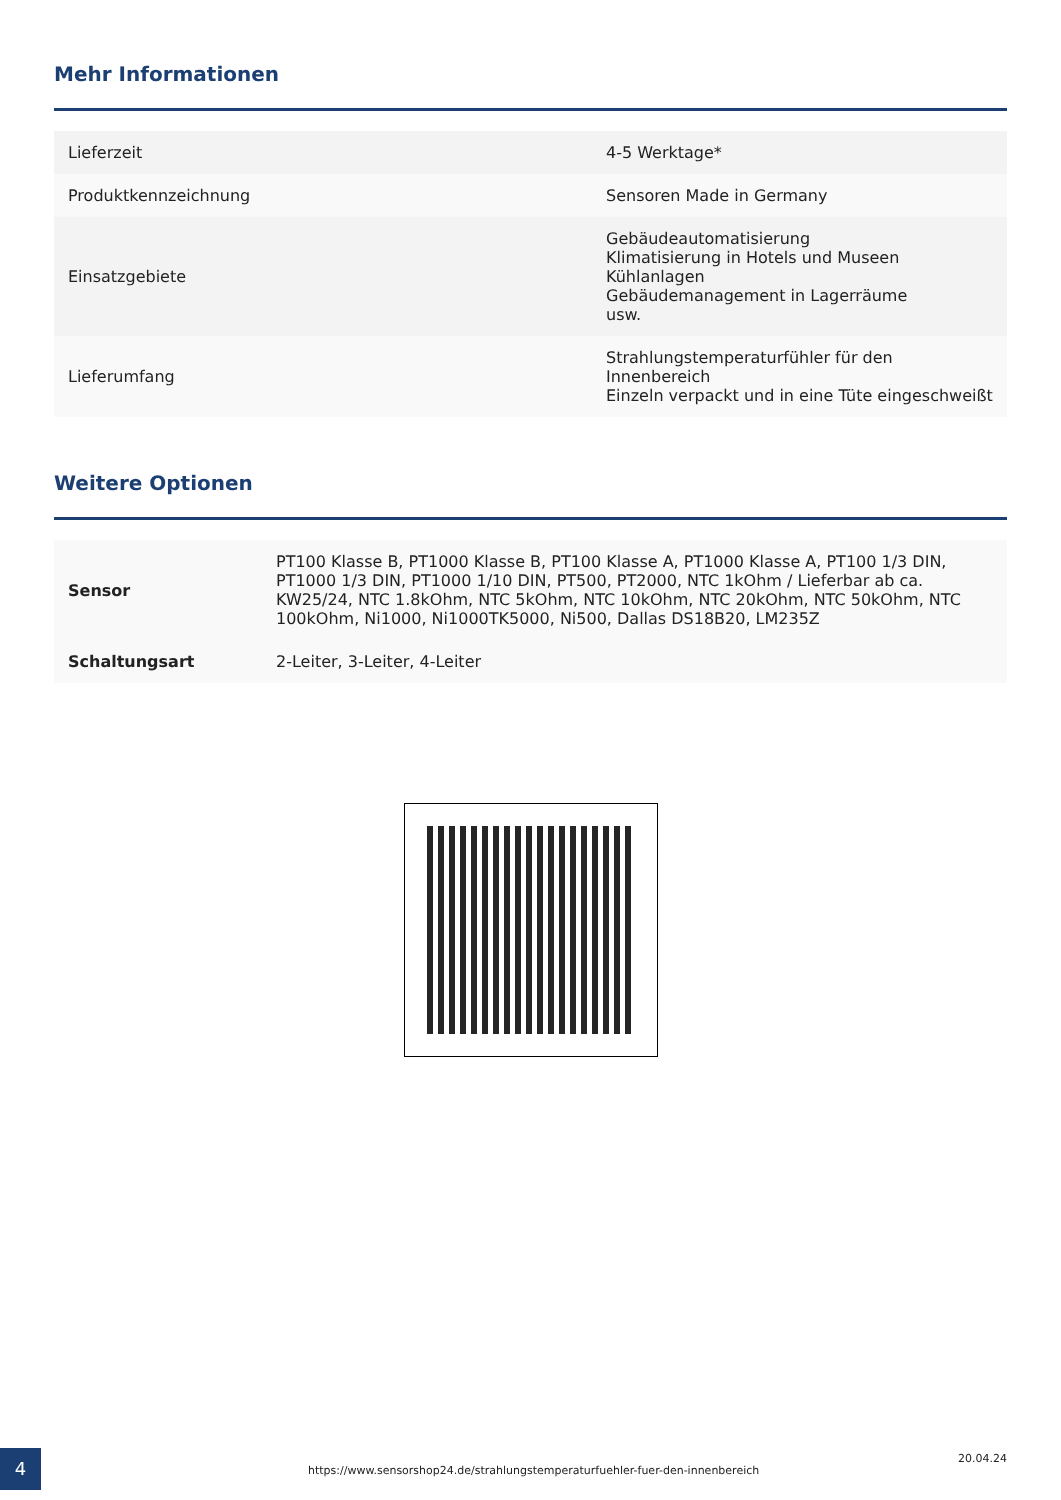Mehr Informationen
| Lieferzeit | 4-5 Werktage* |
| Produktkennzeichnung | Sensoren Made in Germany |
| Einsatzgebiete | Gebäudeautomatisierung Klimatisierung in Hotels und Museen Kühlanlagen Gebäudemanagement in Lagerräume usw. |
| Lieferumfang | Strahlungstemperaturfühler für den Innenbereich Einzeln verpackt und in eine Tüte eingeschweißt |
Weitere Optionen
| Sensor | PT100 Klasse B, PT1000 Klasse B, PT100 Klasse A, PT1000 Klasse A, PT100 1/3 DIN, PT1000 1/3 DIN, PT1000 1/10 DIN, PT500, PT2000, NTC 1kOhm / Lieferbar ab ca. KW25/24, NTC 1.8kOhm, NTC 5kOhm, NTC 10kOhm, NTC 20kOhm, NTC 50kOhm, NTC 100kOhm, Ni1000, Ni1000TK5000, Ni500, Dallas DS18B20, LM235Z |
| Schaltungsart | 2-Leiter, 3-Leiter, 4-Leiter |
4
https://www.sensorshop24.de/strahlungstemperaturfuehler-fuer-den-innenbereich
20.04.24